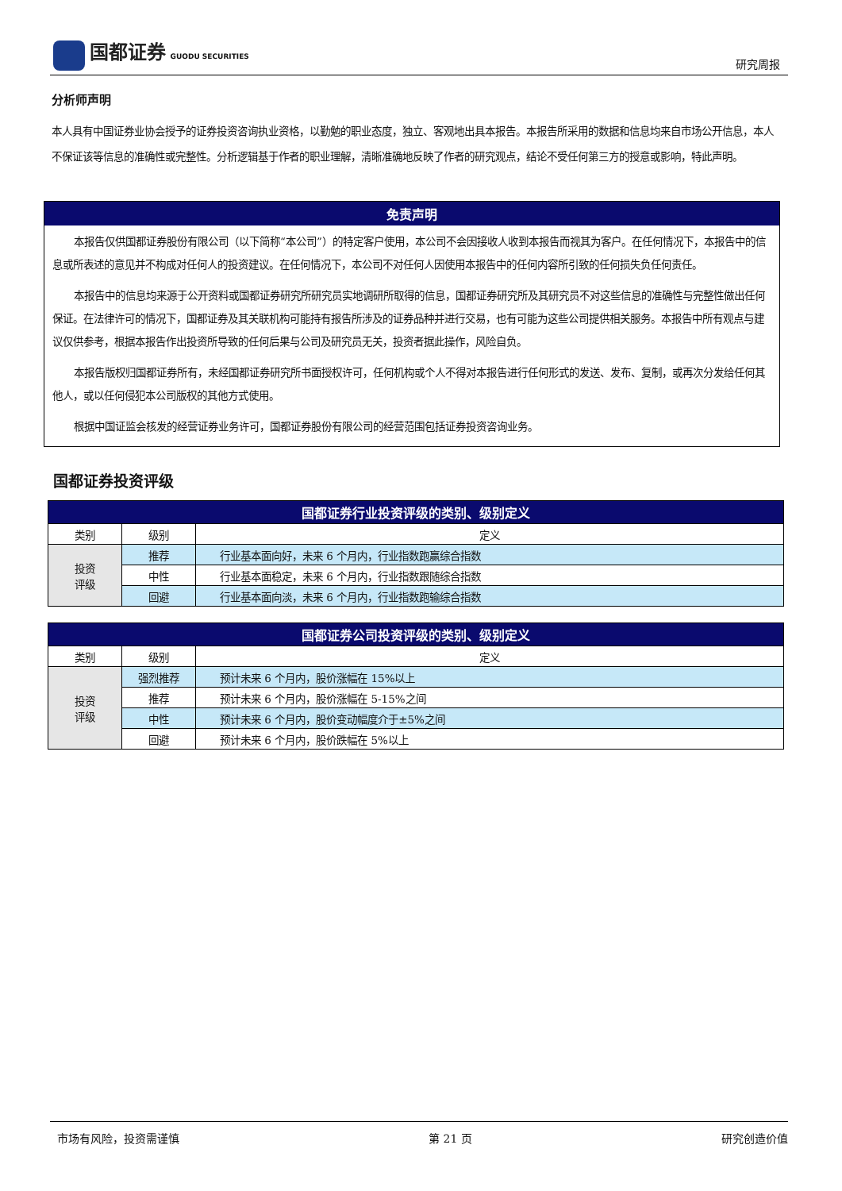国都证券 GUODU SECURITIES
研究周报
分析师声明
本人具有中国证券业协会授予的证券投资咨询执业资格，以勤勉的职业态度，独立、客观地出具本报告。本报告所采用的数据和信息均来自市场公开信息，本人不保证该等信息的准确性或完整性。分析逻辑基于作者的职业理解，清晰准确地反映了作者的研究观点，结论不受任何第三方的授意或影响，特此声明。
免责声明
本报告仅供国都证券股份有限公司（以下简称“本公司”）的特定客户使用，本公司不会因接收人收到本报告而视其为客户。在任何情况下，本报告中的信息或所表述的意见并不构成对任何人的投资建议。在任何情况下，本公司不对任何人因使用本报告中的任何内容所引致的任何损失负任何责任。
本报告中的信息均来源于公开资料或国都证券研究所研究员实地调研所取得的信息，国都证券研究所及其研究员不对这些信息的准确性与完整性做出任何保证。在法律许可的情况下，国都证券及其关联机构可能持有报告所涉及的证券品种并进行交易，也有可能为这些公司提供相关服务。本报告中所有观点与建议仅供参考，根据本报告作出投资所导致的任何后果与公司及研究员无关，投资者据此操作，风险自负。
本报告版权归国都证券所有，未经国都证券研究所书面授权许可，任何机构或个人不得对本报告进行任何形式的发送、发布、复制，或再次分发给任何其他人，或以任何侵犯本公司版权的其他方式使用。
根据中国证监会核发的经营证券业务许可，国都证券股份有限公司的经营范围包括证券投资咨询业务。
国都证券投资评级
| 国都证券行业投资评级的类别、级别定义 | | |
| --- | --- | --- |
| 类别 | 级别 | 定义 |
| 投资 评级 | 推荐 | 行业基本面向好，未来 6 个月内，行业指数跑赢综合指数 |
| | 中性 | 行业基本面稳定，未来 6 个月内，行业指数跟随综合指数 |
| | 回避 | 行业基本面向淡，未来 6 个月内，行业指数跑输综合指数 |
| 国都证券公司投资评级的类别、级别定义 | | |
| --- | --- | --- |
| 类别 | 级别 | 定义 |
| 投资 评级 | 强烈推荐 | 预计未来 6 个月内，股价涨幅在 15%以上 |
| | 推荐 | 预计未来 6 个月内，股价涨幅在 5-15%之间 |
| | 中性 | 预计未来 6 个月内，股价变动幅度介于±5%之间 |
| | 回避 | 预计未来 6 个月内，股价跌幅在 5%以上 |
市场有风险，投资需谨慎 第 21 页 研究创造价值